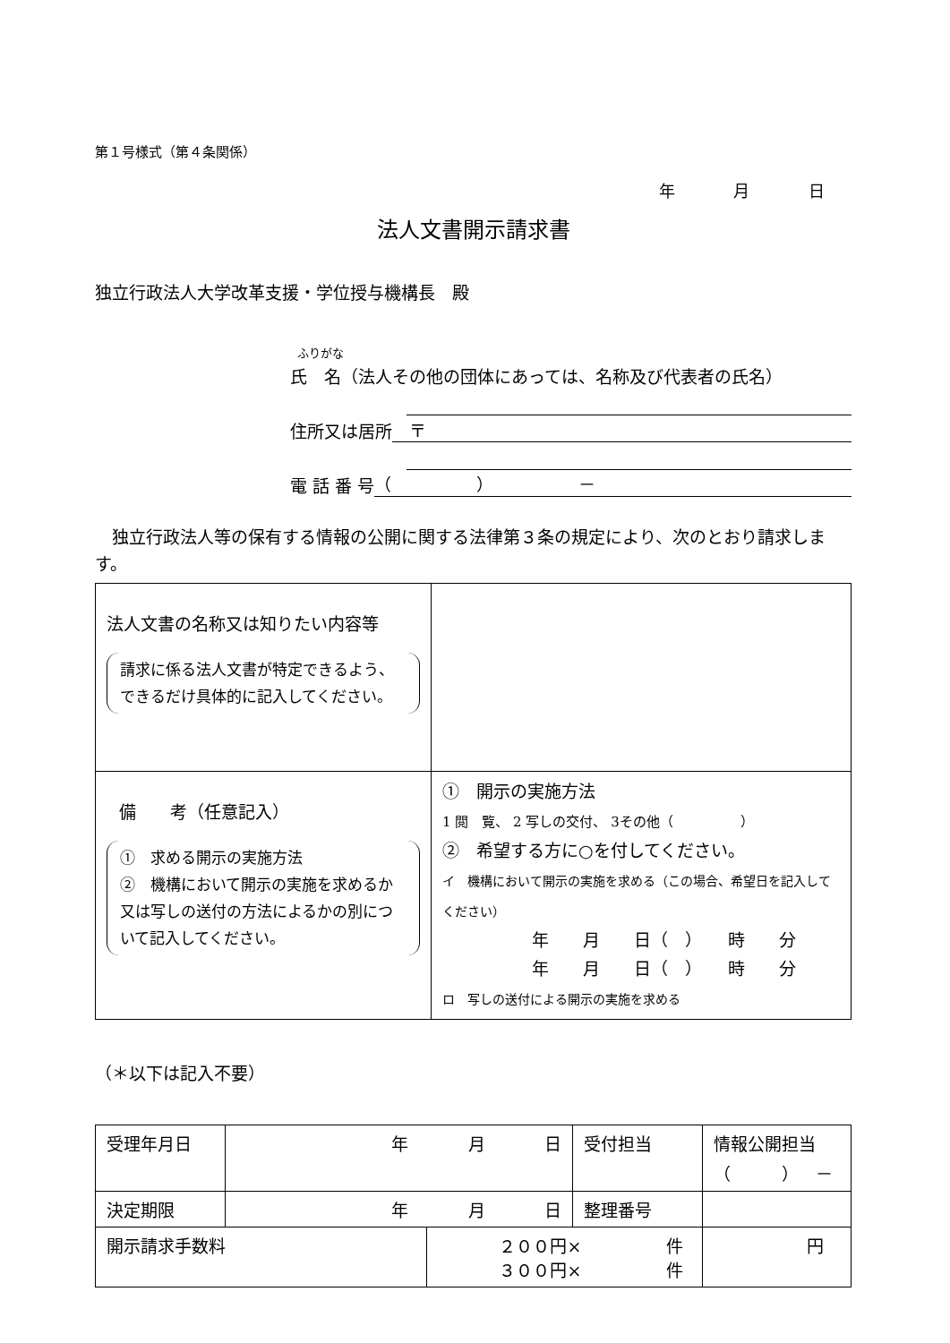第１号様式（第４条関係）
年 月 日
法人文書開示請求書
独立行政法人大学改革支援・学位授与機構長　殿
ふりがな
氏　名（法人その他の団体にあっては、名称及び代表者の氏名）
住所又は居所　〒
電 話 番 号 （　　　　　）　　　　　－
独立行政法人等の保有する情報の公開に関する法律第３条の規定により、次のとおり請求します。
| 法人文書の名称又は知りたい内容等 請求に係る法人文書が特定できるよう、できるだけ具体的に記入してください。 | |
| 備 考（任意記入） ① 求める開示の実施方法 ② 機構において開示の実施を求めるか又は写しの送付の方法によるかの別について記入してください。 | ① 開示の実施方法 1 閲 覧、 2 写しの交付、 3その他（ ） ② 希望する方に○を付してください。 イ 機構において開示の実施を求める（この場合、希望日を記入してください） 年 月 日（ ） 時 分 年 月 日（ ） 時 分 ロ 写しの送付による開示の実施を求める |
（＊以下は記入不要）
| 受理年月日 | 年 月 日 | | 受付担当 | 情報公開担当 （ ） － |
| 決定期限 | 年 月 日 | | 整理番号 | |
| 開示請求手数料 | | ２００円× 件 ３００円× 件 | | 円 |